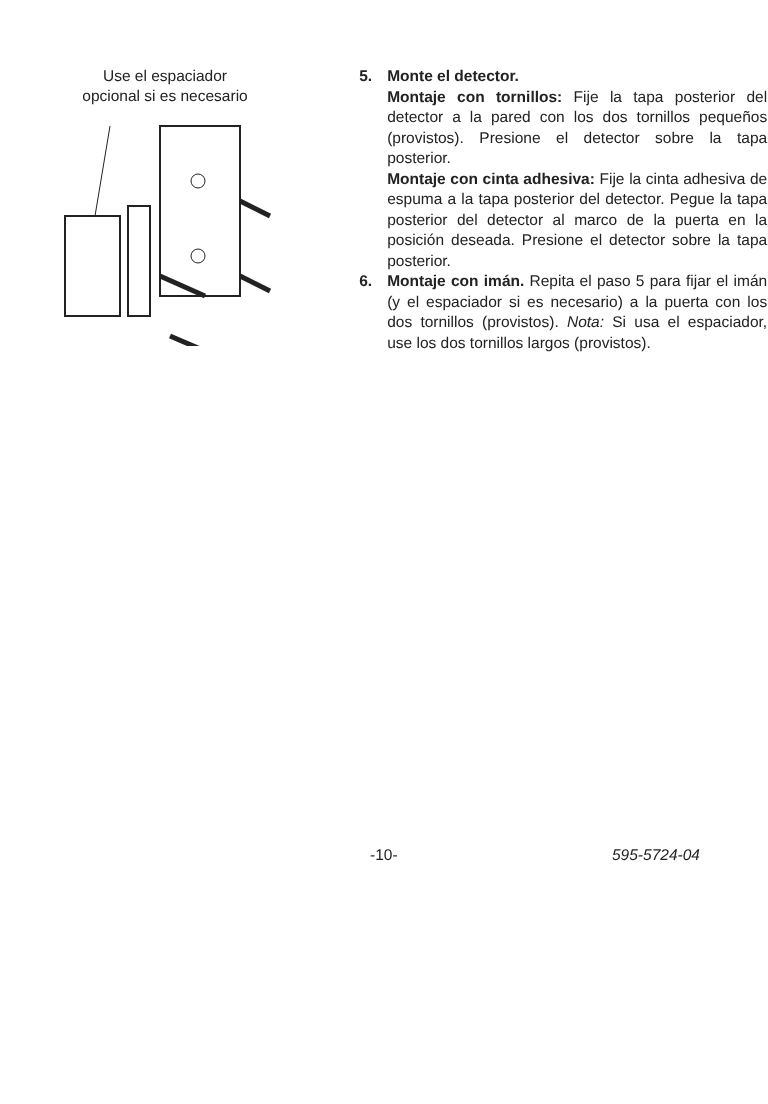Use el espaciador
opcional si es necesario
5. Monte el detector.
Montaje con tornillos: Fije la tapa posterior del detector a la pared con los dos tornillos pequeños (provistos). Presione el detector sobre la tapa posterior.
Montaje con cinta adhesiva: Fije la cinta adhesiva de espuma a la tapa posterior del detector. Pegue la tapa posterior del detector al marco de la puerta en la posición deseada. Presione el detector sobre la tapa posterior.
6. Montaje con imán. Repita el paso 5 para fijar el imán (y el espaciador si es necesario) a la puerta con los dos tornillos (provistos). Nota: Si usa el espaciador, use los dos tornillos largos (provistos).
-10- 595-5724-04